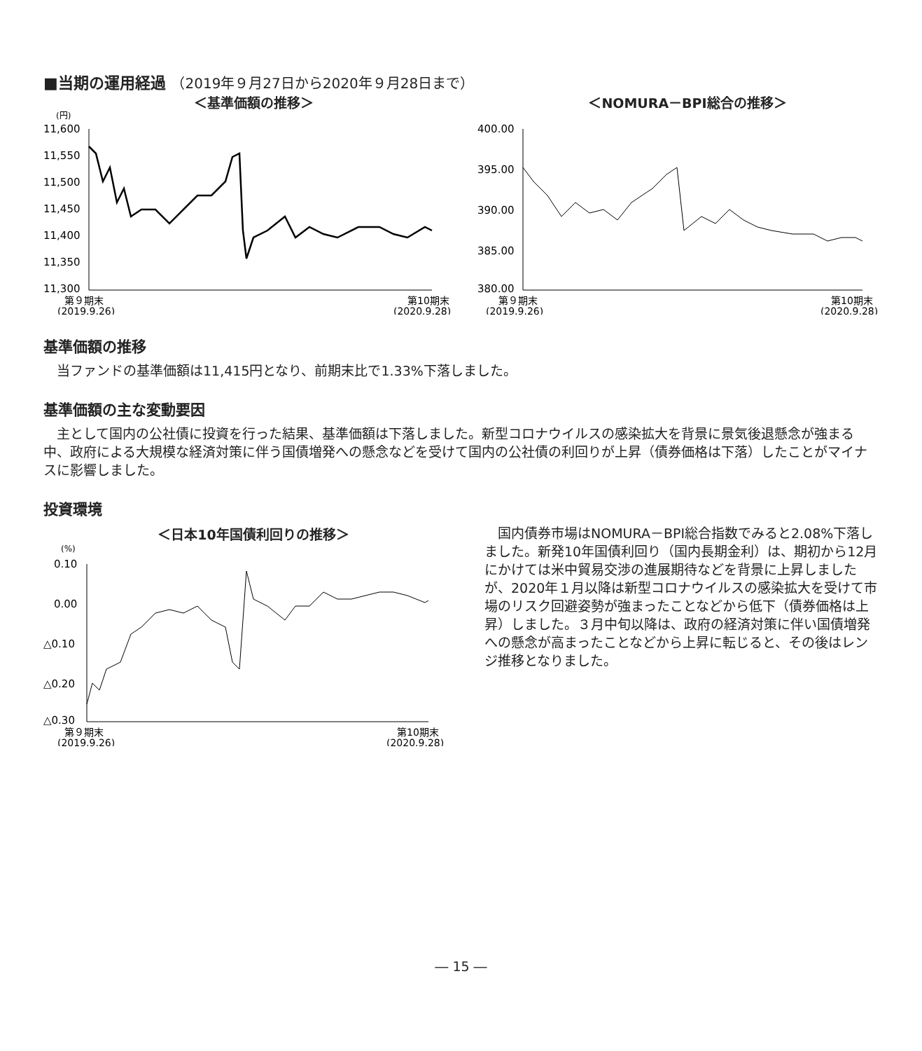■当期の運用経過 （2019年９月27日から2020年９月28日まで）
＜基準価額の推移＞
(円)
11,600
11,550
11,500
11,450
11,400
11,350
11,300
第９期末
第10期末
(2019.9.26)
(2020.9.28)
＜NOMURA－BPI総合の推移＞
400.00
395.00
390.00
385.00
380.00
第９期末
第10期末
(2019.9.26)
(2020.9.28)
基準価額の推移
当ファンドの基準価額は11,415円となり、前期末比で1.33%下落しました。
基準価額の主な変動要因
主として国内の公社債に投資を行った結果、基準価額は下落しました。新型コロナウイルスの感染拡大を背景に景気後退懸念が強まる中、政府による大規模な経済対策に伴う国債増発への懸念などを受けて国内の公社債の利回りが上昇（債券価格は下落）したことがマイナスに影響しました。
投資環境
＜日本10年国債利回りの推移＞
(%)
0.10
0.00
△0.10
△0.20
△0.30
第９期末
第10期末
(2019.9.26)
(2020.9.28)
国内債券市場はNOMURA－BPI総合指数でみると2.08%下落しました。新発10年国債利回り（国内長期金利）は、期初から12月にかけては米中貿易交渉の進展期待などを背景に上昇しましたが、2020年１月以降は新型コロナウイルスの感染拡大を受けて市場のリスク回避姿勢が強まったことなどから低下（債券価格は上昇）しました。３月中旬以降は、政府の経済対策に伴い国債増発への懸念が高まったことなどから上昇に転じると、その後はレンジ推移となりました。
― 15 ―